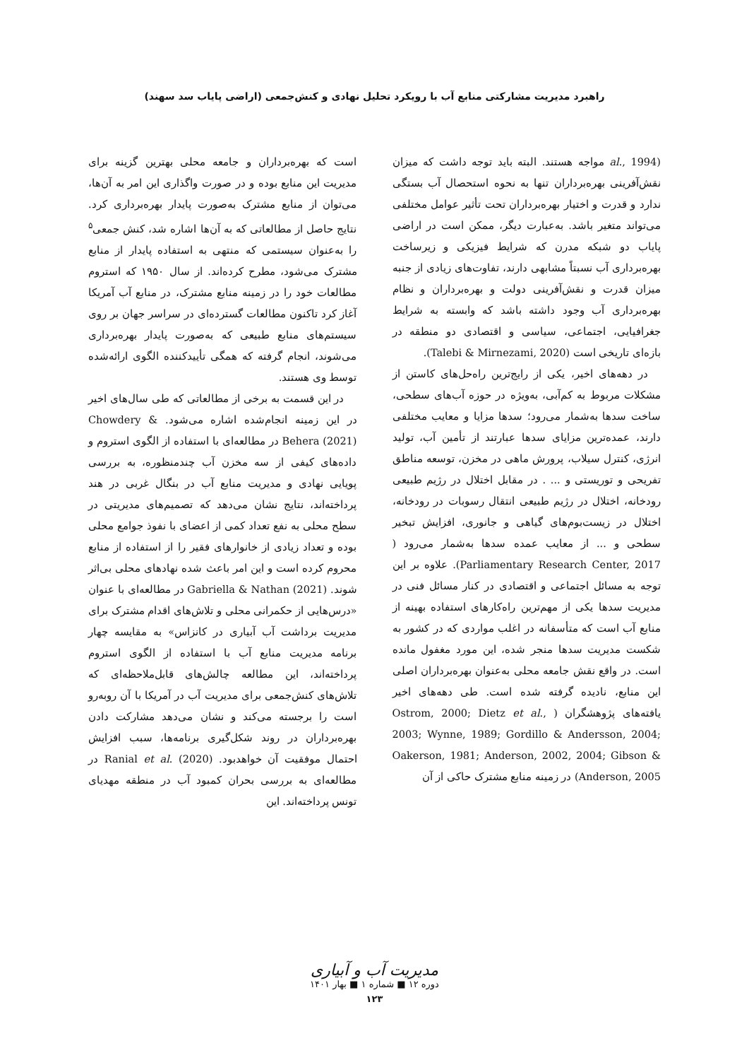راهبرد مدیریت مشارکتی منابع آب با رویکرد تحلیل نهادی و کنش‌جمعی (اراضی پایاب سد سهند)
(al., 1994 مواجه هستند. البته باید توجه داشت که میزان نقش‌آفرینی بهره‌برداران تنها به نحوه استحصال آب بستگی ندارد و قدرت و اختیار بهره‌برداران تحت تأثیر عوامل مختلفی می‌تواند متغیر باشد. به‌عبارت دیگر، ممکن است در اراضی پایاب دو شبکه مدرن که شرایط فیزیکی و زیرساخت بهره‌برداری آب نسبتاً مشابهی دارند، تفاوت‌های زیادی از جنبه میزان قدرت و نقش‌آفرینی دولت و بهره‌برداران و نظام بهره‌برداری آب وجود داشته باشد که وابسته به شرایط جغرافیایی، اجتماعی، سیاسی و اقتصادی دو منطقه در بازه‌ای تاریخی است (Talebi & Mirnezami, 2020).
در دهه‌های اخیر، یکی از رایج‌ترین راه‌حل‌های کاستن از مشکلات مربوط به کم‌آبی، به‌ویژه در حوزه آب‌های سطحی، ساخت سدها به‌شمار می‌رود؛ سدها مزایا و معایب مختلفی دارند، عمده‌ترین مزایای سدها عبارتند از تأمین آب، تولید انرژی، کنترل سیلاب، پرورش ماهی در مخزن، توسعه مناطق تفریحی و توریستی و ... . در مقابل اختلال در رژیم طبیعی رودخانه، اختلال در رژیم طبیعی انتقال رسوبات در رودخانه، اختلال در زیست‌بوم‌های گیاهی و جانوری، افزایش تبخیر سطحی و ... از معایب عمده سدها به‌شمار می‌رود ( Parliamentary Research Center, 2017). علاوه بر این توجه به مسائل اجتماعی و اقتصادی در کنار مسائل فنی در مدیریت سدها یکی از مهم‌ترین راه‌کارهای استفاده بهینه از منابع آب است که متأسفانه در اغلب مواردی که در کشور به شکست مدیریت سدها منجر شده، این مورد مغفول مانده است. در واقع نقش جامعه محلی به‌عنوان بهره‌برداران اصلی این منابع، نادیده گرفته شده است. طی دهه‌های اخیر یافته‌های پژوهشگران ( Ostrom, 2000; Dietz et al., 2003; Wynne, 1989; Gordillo & Andersson, 2004; Oakerson, 1981; Anderson, 2002, 2004; Gibson & Anderson, 2005) در زمینه منابع مشترک حاکی از آن
است که بهره‌برداران و جامعه محلی بهترین گزینه برای مدیریت این منابع بوده و در صورت واگذاری این امر به آن‌ها، می‌توان از منابع مشترک به‌صورت پایدار بهره‌برداری کرد. نتایج حاصل از مطالعاتی که به آن‌ها اشاره شد، کنش جمعی<sup>۵</sup> را به‌عنوان سیستمی که منتهی به استفاده پایدار از منابع مشترک می‌شود، مطرح کرده‌اند. از سال ۱۹۵۰ که استروم مطالعات خود را در زمینه منابع مشترک، در منابع آب آمریکا آغاز کرد تاکنون مطالعات گسترده‌ای در سراسر جهان بر روی سیستم‌های منابع طبیعی که به‌صورت پایدار بهره‌برداری می‌شوند، انجام گرفته که همگی تأییدکننده الگوی ارائه‌شده توسط وی هستند.
در این قسمت به برخی از مطالعاتی که طی سال‌های اخیر در این زمینه انجام‌شده اشاره می‌شود. Chowdery & Behera (2021) در مطالعه‌ای با استفاده از الگوی استروم و داده‌های کیفی از سه مخزن آب چندمنظوره، به بررسی پویایی نهادی و مدیریت منابع آب در بنگال غربی در هند پرداخته‌اند، نتایج نشان می‌دهد که تصمیم‌های مدیریتی در سطح محلی به نفع تعداد کمی از اعضای با نفوذ جوامع محلی بوده و تعداد زیادی از خانوارهای فقیر را از استفاده از منابع محروم کرده است و این امر باعث شده نهادهای محلی بی‌اثر شوند. Gabriella & Nathan (2021) در مطالعه‌ای با عنوان «درس‌هایی از حکمرانی محلی و تلاش‌های اقدام مشترک برای مدیریت برداشت آب آبیاری در کانزاس» به مقایسه چهار برنامه مدیریت منابع آب با استفاده از الگوی استروم پرداخته‌اند، این مطالعه چالش‌های قابل‌ملاحظه‌ای که تلاش‌های کنش‌جمعی برای مدیریت آب در آمریکا با آن روبه‌رو است را برجسته می‌کند و نشان می‌دهد مشارکت دادن بهره‌برداران در روند شکل‌گیری برنامه‌ها، سبب افزایش احتمال موفقیت آن خواهدبود. Ranial et al. (2020) در مطالعه‌ای به بررسی بحران کمبود آب در منطقه مهدیای تونس پرداخته‌اند. این
مدیریت آب و آبیاری
دوره ۱۲ ■ شماره ۱ ■ بهار ۱۴۰۱
۱۲۳